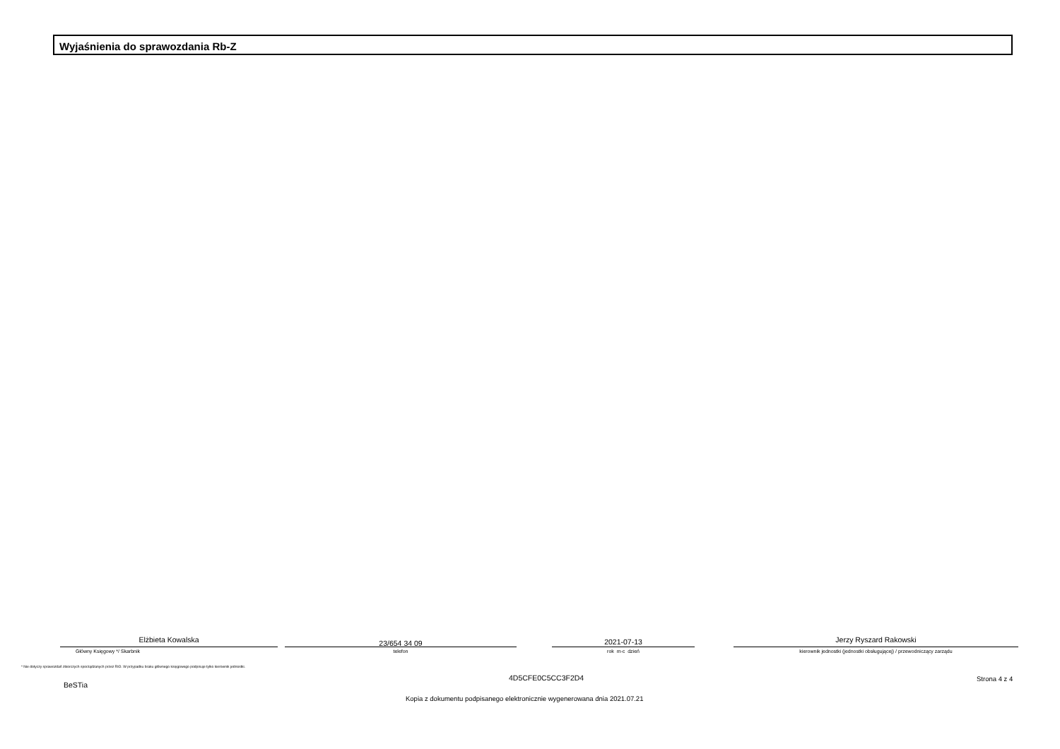Wyjaśnienia do sprawozdania Rb-Z
Elżbieta Kowalska
Główny Księgowy */ Skarbnik
23/654 34 09
telefon
2021-07-13
rok m-c dzień
Jerzy Ryszard Rakowski
kierownik jednostki (jednostki obsługującej) / przewodniczący zarządu
* Nie dotyczy sprawozdań zbiorczych sporządzanych przez RIO. W przypadku braku głównego księgowego podpisuje tylko kierownik jednostki.
BeSTia
4D5CFE0C5CC3F2D4 Strona 4 z 4
Kopia z dokumentu podpisanego elektronicznie wygenerowana dnia 2021.07.21